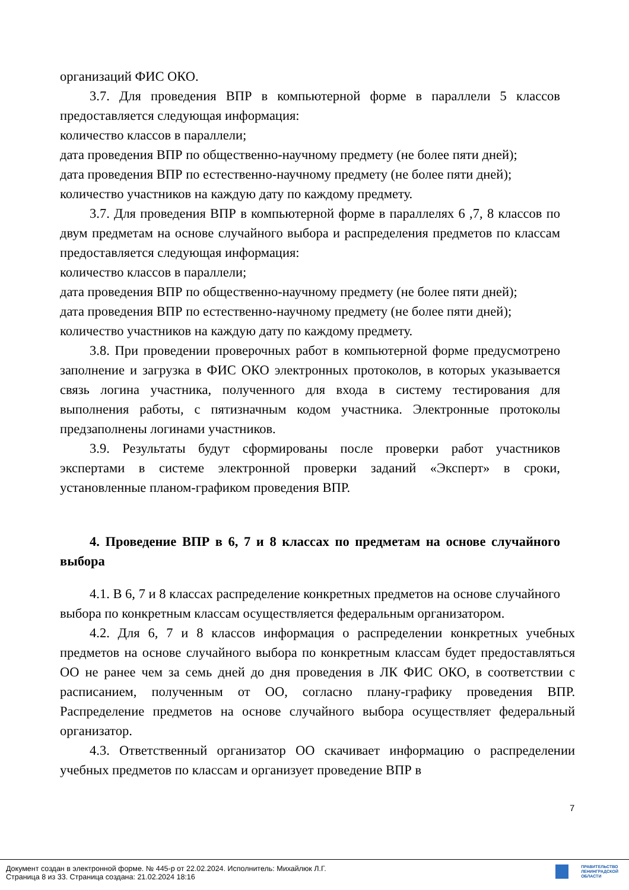организаций ФИС ОКО.
3.7. Для проведения ВПР в компьютерной форме в параллели 5 классов предоставляется следующая информация:
количество классов в параллели;
дата проведения ВПР по общественно-научному предмету (не более пяти дней);
дата проведения ВПР по естественно-научному предмету (не более пяти дней);
количество участников на каждую дату по каждому предмету.
3.7. Для проведения ВПР в компьютерной форме в параллелях 6 ,7, 8 классов по двум предметам на основе случайного выбора и распределения предметов по классам предоставляется следующая информация:
количество классов в параллели;
дата проведения ВПР по общественно-научному предмету (не более пяти дней);
дата проведения ВПР по естественно-научному предмету (не более пяти дней);
количество участников на каждую дату по каждому предмету.
3.8. При проведении проверочных работ в компьютерной форме предусмотрено заполнение и загрузка в ФИС ОКО электронных протоколов, в которых указывается связь логина участника, полученного для входа в систему тестирования для выполнения работы, с пятизначным кодом участника. Электронные протоколы предзаполнены логинами участников.
3.9. Результаты будут сформированы после проверки работ участников экспертами в системе электронной проверки заданий «Эксперт» в сроки, установленные планом-графиком проведения ВПР.
4. Проведение ВПР в 6, 7 и 8 классах по предметам на основе случайного выбора
4.1. В 6, 7 и 8 классах распределение конкретных предметов на основе случайного выбора по конкретным классам осуществляется федеральным организатором.
4.2. Для 6, 7 и 8 классов информация о распределении конкретных учебных предметов на основе случайного выбора по конкретным классам будет предоставляться ОО не ранее чем за семь дней до дня проведения в ЛК ФИС ОКО, в соответствии с расписанием, полученным от ОО, согласно плану-графику проведения ВПР. Распределение предметов на основе случайного выбора осуществляет федеральный организатор.
4.3. Ответственный организатор ОО скачивает информацию о распределении учебных предметов по классам и организует проведение ВПР в
7
Документ создан в электронной форме. № 445-р от 22.02.2024. Исполнитель: Михайлюк Л.Г.
Страница 8 из 33. Страница создана: 21.02.2024 18:16
ПРАВИТЕЛЬСТВО
ЛЕНИНГРАДСКОЙ
ОБЛАСТИ